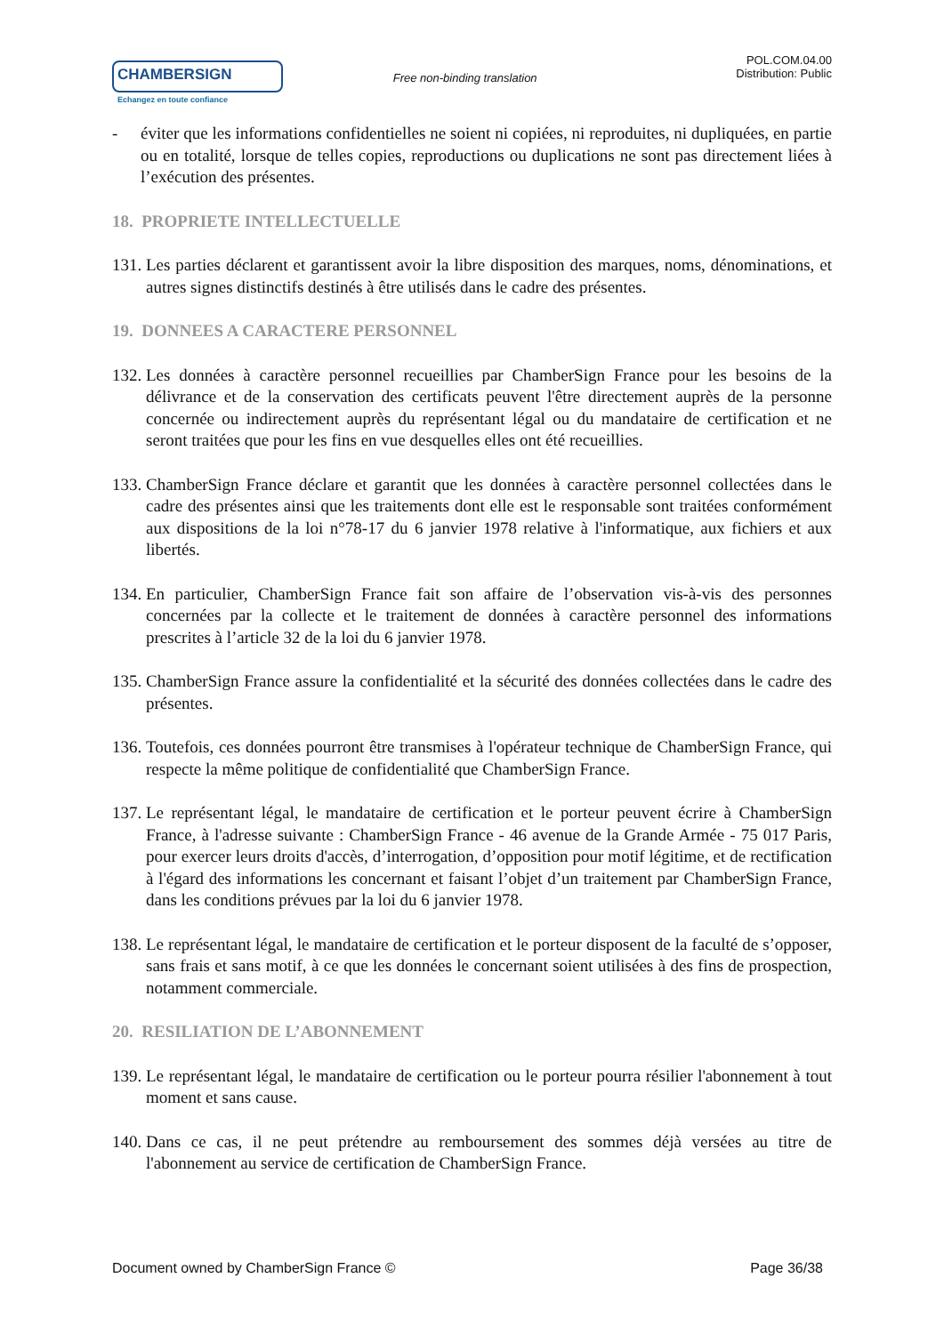CHAMBERSIGN
Echangez en toute confiance
Free non-binding translation
POL.COM.04.00
Distribution: Public
- éviter que les informations confidentielles ne soient ni copiées, ni reproduites, ni dupliquées, en partie ou en totalité, lorsque de telles copies, reproductions ou duplications ne sont pas directement liées à l’exécution des présentes.
18. PROPRIETE INTELLECTUELLE
131. Les parties déclarent et garantissent avoir la libre disposition des marques, noms, dénominations, et autres signes distinctifs destinés à être utilisés dans le cadre des présentes.
19. DONNEES A CARACTERE PERSONNEL
132. Les données à caractère personnel recueillies par ChamberSign France pour les besoins de la délivrance et de la conservation des certificats peuvent l'être directement auprès de la personne concernée ou indirectement auprès du représentant légal ou du mandataire de certification et ne seront traitées que pour les fins en vue desquelles elles ont été recueillies.
133. ChamberSign France déclare et garantit que les données à caractère personnel collectées dans le cadre des présentes ainsi que les traitements dont elle est le responsable sont traitées conformément aux dispositions de la loi n°78-17 du 6 janvier 1978 relative à l'informatique, aux fichiers et aux libertés.
134. En particulier, ChamberSign France fait son affaire de l’observation vis-à-vis des personnes concernées par la collecte et le traitement de données à caractère personnel des informations prescrites à l’article 32 de la loi du 6 janvier 1978.
135. ChamberSign France assure la confidentialité et la sécurité des données collectées dans le cadre des présentes.
136. Toutefois, ces données pourront être transmises à l'opérateur technique de ChamberSign France, qui respecte la même politique de confidentialité que ChamberSign France.
137. Le représentant légal, le mandataire de certification et le porteur peuvent écrire à ChamberSign France, à l'adresse suivante : ChamberSign France - 46 avenue de la Grande Armée - 75 017 Paris, pour exercer leurs droits d'accès, d’interrogation, d’opposition pour motif légitime, et de rectification à l'égard des informations les concernant et faisant l’objet d’un traitement par ChamberSign France, dans les conditions prévues par la loi du 6 janvier 1978.
138. Le représentant légal, le mandataire de certification et le porteur disposent de la faculté de s’opposer, sans frais et sans motif, à ce que les données le concernant soient utilisées à des fins de prospection, notamment commerciale.
20. RESILIATION DE L’ABONNEMENT
139. Le représentant légal, le mandataire de certification ou le porteur pourra résilier l'abonnement à tout moment et sans cause.
140. Dans ce cas, il ne peut prétendre au remboursement des sommes déjà versées au titre de l'abonnement au service de certification de ChamberSign France.
Document owned by ChamberSign France © Page 36/38